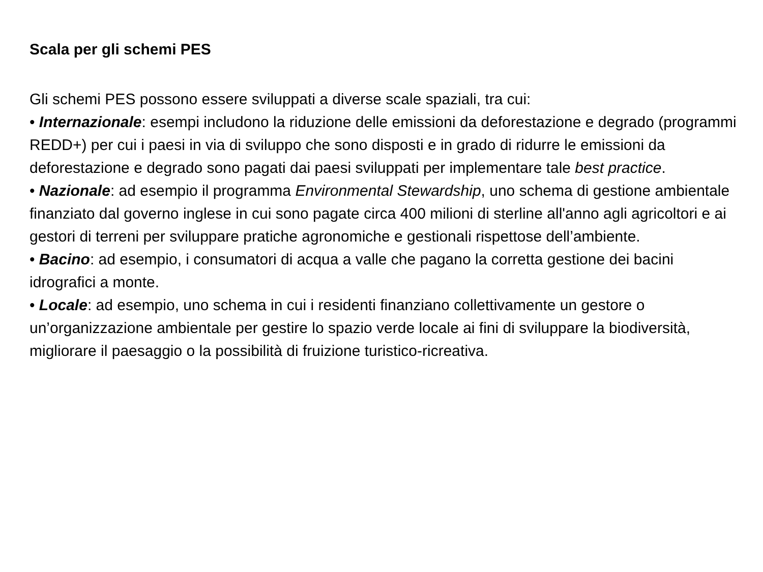Scala per gli schemi PES
Gli schemi PES possono essere sviluppati a diverse scale spaziali, tra cui:
• Internazionale: esempi includono la riduzione delle emissioni da deforestazione e degrado (programmi REDD+) per cui i paesi in via di sviluppo che sono disposti e in grado di ridurre le emissioni da deforestazione e degrado sono pagati dai paesi sviluppati per implementare tale best practice.
• Nazionale: ad esempio il programma Environmental Stewardship, uno schema di gestione ambientale finanziato dal governo inglese in cui sono pagate circa 400 milioni di sterline all'anno agli agricoltori e ai gestori di terreni per sviluppare pratiche agronomiche e gestionali rispettose dell’ambiente.
• Bacino: ad esempio, i consumatori di acqua a valle che pagano la corretta gestione dei bacini idrografici a monte.
• Locale: ad esempio, uno schema in cui i residenti finanziano collettivamente un gestore o un’organizzazione ambientale per gestire lo spazio verde locale ai fini di sviluppare la biodiversità, migliorare il paesaggio o la possibilità di fruizione turistico-ricreativa.